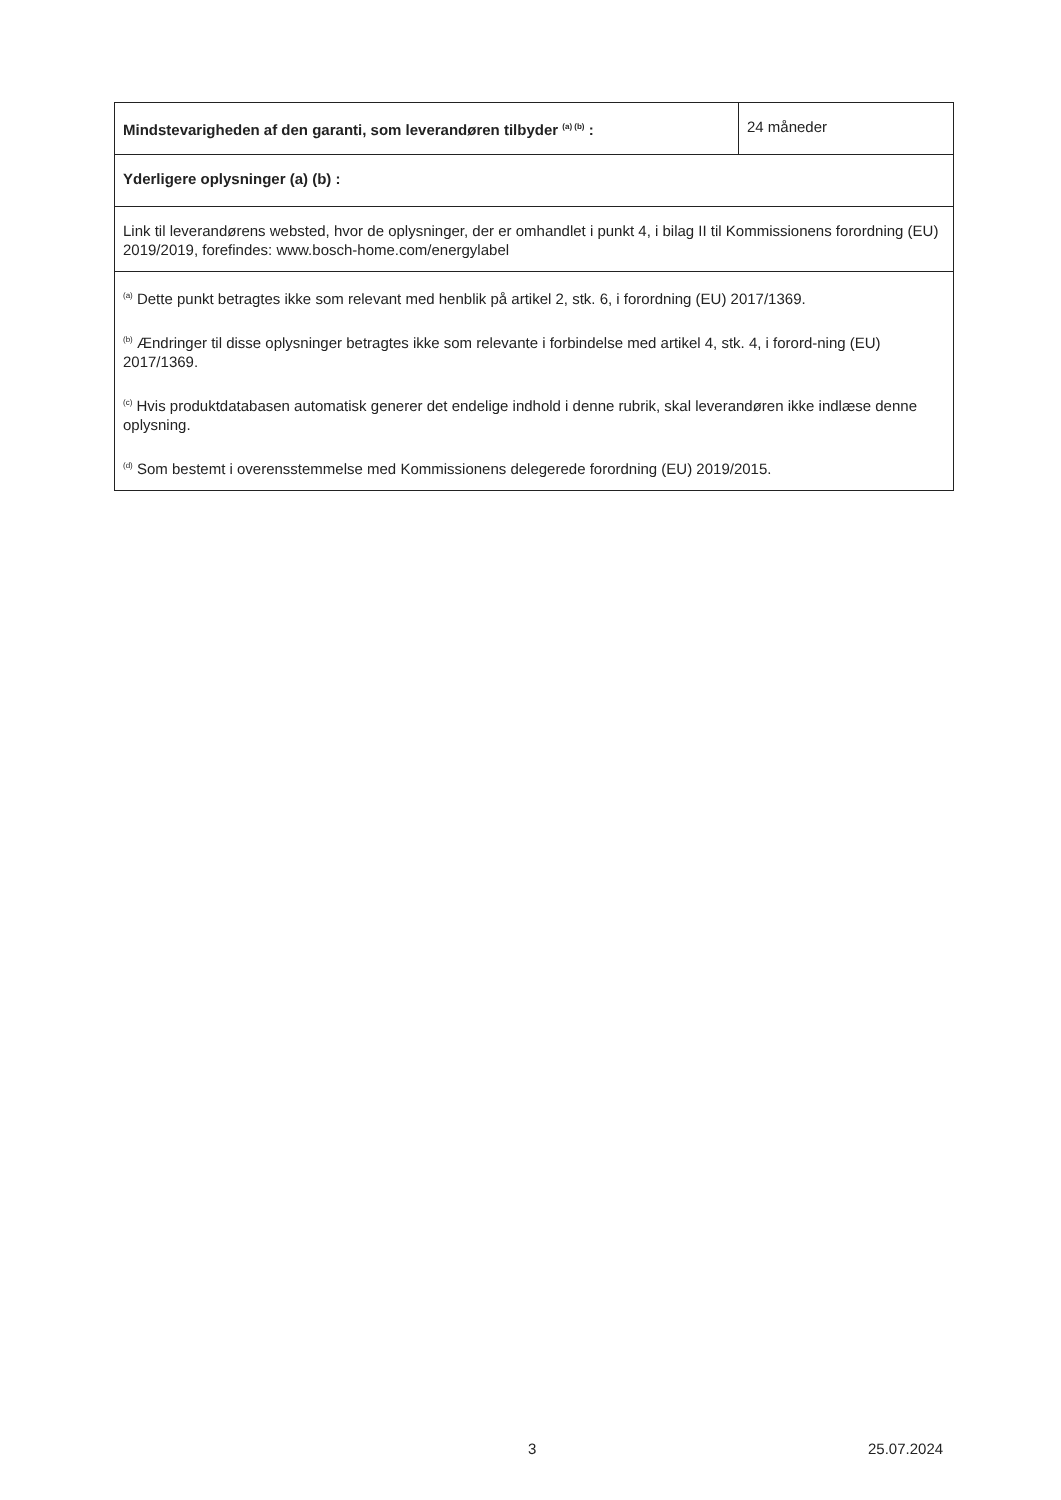| Mindstevarigheden af den garanti, som leverandøren tilbyder <sup>(a) (b)</sup> : | 24 måneder |
| Yderligere oplysninger (a) (b) : | |
| Link til leverandørens websted, hvor de oplysninger, der er omhandlet i punkt 4, i bilag II til Kommissionens forordning (EU) 2019/2019, forefindes: www.bosch-home.com/energylabel | |
| <sup>(a)</sup> Dette punkt betragtes ikke som relevant med henblik på artikel 2, stk. 6, i forordning (EU) 2017/1369. <sup>(b)</sup> Ændringer til disse oplysninger betragtes ikke som relevante i forbindelse med artikel 4, stk. 4, i forord-ning (EU) 2017/1369. <sup>(c)</sup> Hvis produktdatabasen automatisk generer det endelige indhold i denne rubrik, skal leverandøren ikke indlæse denne oplysning. <sup>(d)</sup> Som bestemt i overensstemmelse med Kommissionens delegerede forordning (EU) 2019/2015. | |
3 25.07.2024